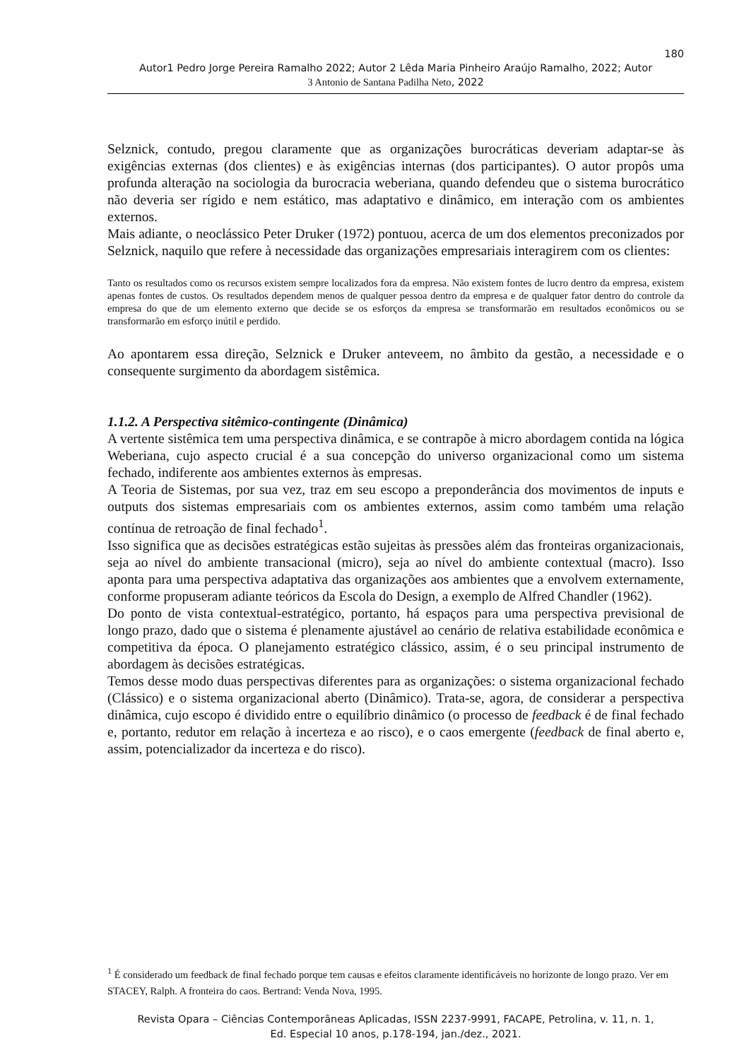180
Autor1 Pedro Jorge Pereira Ramalho 2022; Autor 2 Lêda Maria Pinheiro Araújo Ramalho, 2022; Autor
3 Antonio de Santana Padilha Neto, 2022
Selznick, contudo, pregou claramente que as organizações burocráticas deveriam adaptar-se às exigências externas (dos clientes) e às exigências internas (dos participantes). O autor propôs uma profunda alteração na sociologia da burocracia weberiana, quando defendeu que o sistema burocrático não deveria ser rígido e nem estático, mas adaptativo e dinâmico, em interação com os ambientes externos.
Mais adiante, o neoclássico Peter Druker (1972) pontuou, acerca de um dos elementos preconizados por Selznick, naquilo que refere à necessidade das organizações empresariais interagirem com os clientes:
Tanto os resultados como os recursos existem sempre localizados fora da empresa. Não existem fontes de lucro dentro da empresa, existem apenas fontes de custos. Os resultados dependem menos de qualquer pessoa dentro da empresa e de qualquer fator dentro do controle da empresa do que de um elemento externo que decide se os esforços da empresa se transformarão em resultados econômicos ou se transformarão em esforço inútil e perdido.
Ao apontarem essa direção, Selznick e Druker anteveem, no âmbito da gestão, a necessidade e o consequente surgimento da abordagem sistêmica.
1.1.2. A Perspectiva sitêmico-contingente (Dinâmica)
A vertente sistêmica tem uma perspectiva dinâmica, e se contrapõe à micro abordagem contida na lógica Weberiana, cujo aspecto crucial é a sua concepção do universo organizacional como um sistema fechado, indiferente aos ambientes externos às empresas.
A Teoria de Sistemas, por sua vez, traz em seu escopo a preponderância dos movimentos de inputs e outputs dos sistemas empresariais com os ambientes externos, assim como também uma relação contínua de retroação de final fechado<sup>1</sup>.
Isso significa que as decisões estratégicas estão sujeitas às pressões além das fronteiras organizacionais, seja ao nível do ambiente transacional (micro), seja ao nível do ambiente contextual (macro). Isso aponta para uma perspectiva adaptativa das organizações aos ambientes que a envolvem externamente, conforme propuseram adiante teóricos da Escola do Design, a exemplo de Alfred Chandler (1962).
Do ponto de vista contextual-estratégico, portanto, há espaços para uma perspectiva previsional de longo prazo, dado que o sistema é plenamente ajustável ao cenário de relativa estabilidade econômica e competitiva da época. O planejamento estratégico clássico, assim, é o seu principal instrumento de abordagem às decisões estratégicas.
Temos desse modo duas perspectivas diferentes para as organizações: o sistema organizacional fechado (Clássico) e o sistema organizacional aberto (Dinâmico). Trata-se, agora, de considerar a perspectiva dinâmica, cujo escopo é dividido entre o equilíbrio dinâmico (o processo de feedback é de final fechado e, portanto, redutor em relação à incerteza e ao risco), e o caos emergente (feedback de final aberto e, assim, potencializador da incerteza e do risco).
<sup>1</sup> É considerado um feedback de final fechado porque tem causas e efeitos claramente identificáveis no horizonte de longo prazo. Ver em STACEY, Ralph. A fronteira do caos. Bertrand: Venda Nova, 1995.
Revista Opara – Ciências Contemporâneas Aplicadas, ISSN 2237-9991, FACAPE, Petrolina, v. 11, n. 1,
Ed. Especial 10 anos, p.178-194, jan./dez., 2021.